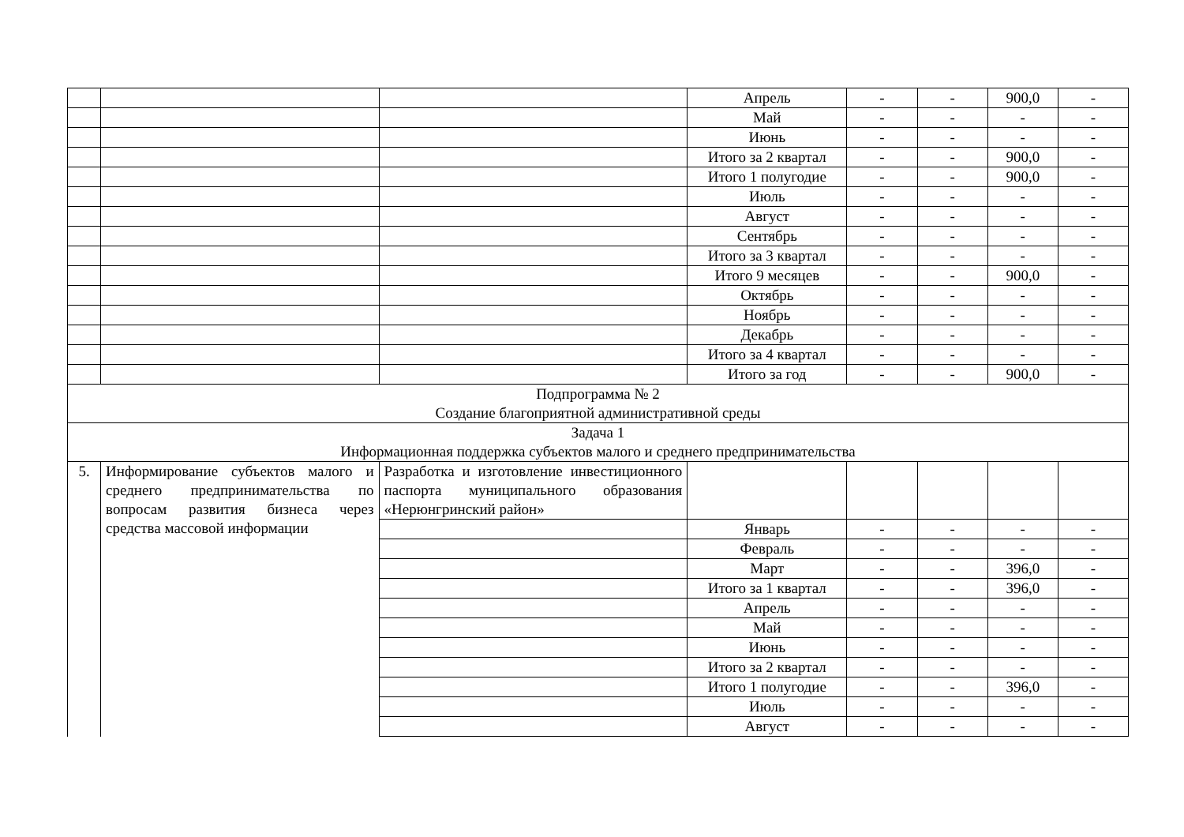| | | | Апрель | - | - | 900,0 | - |
| | | | Май | - | - | - | - |
| | | | Июнь | - | - | - | - |
| | | | Итого за 2 квартал | - | - | 900,0 | - |
| | | | Итого 1 полугодие | - | - | 900,0 | - |
| | | | Июль | - | - | - | - |
| | | | Август | - | - | - | - |
| | | | Сентябрь | - | - | - | - |
| | | | Итого за 3 квартал | - | - | - | - |
| | | | Итого 9 месяцев | - | - | 900,0 | - |
| | | | Октябрь | - | - | - | - |
| | | | Ноябрь | - | - | - | - |
| | | | Декабрь | - | - | - | - |
| | | | Итого за 4 квартал | - | - | - | - |
| | | | Итого за год | - | - | 900,0 | - |
| Подпрограмма № 2 Создание благоприятной административной среды | | | | | | | |
| Задача 1 Информационная поддержка субъектов малого и среднего предпринимательства | | | | | | | |
| 5. | Информирование субъектов малого и среднего предпринимательства по вопросам развития бизнеса через средства массовой информации | Разработка и изготовление инвестиционного паспорта муниципального образования «Нерюнгринский район» | | | | | |
| | | | Январь | - | - | - | - |
| | | | Февраль | - | - | - | - |
| | | | Март | - | - | 396,0 | - |
| | | | Итого за 1 квартал | - | - | 396,0 | - |
| | | | Апрель | - | - | - | - |
| | | | Май | - | - | - | - |
| | | | Июнь | - | - | - | - |
| | | | Итого за 2 квартал | - | - | - | - |
| | | | Итого 1 полугодие | - | - | 396,0 | - |
| | | | Июль | - | - | - | - |
| | | | Август | - | - | - | - |